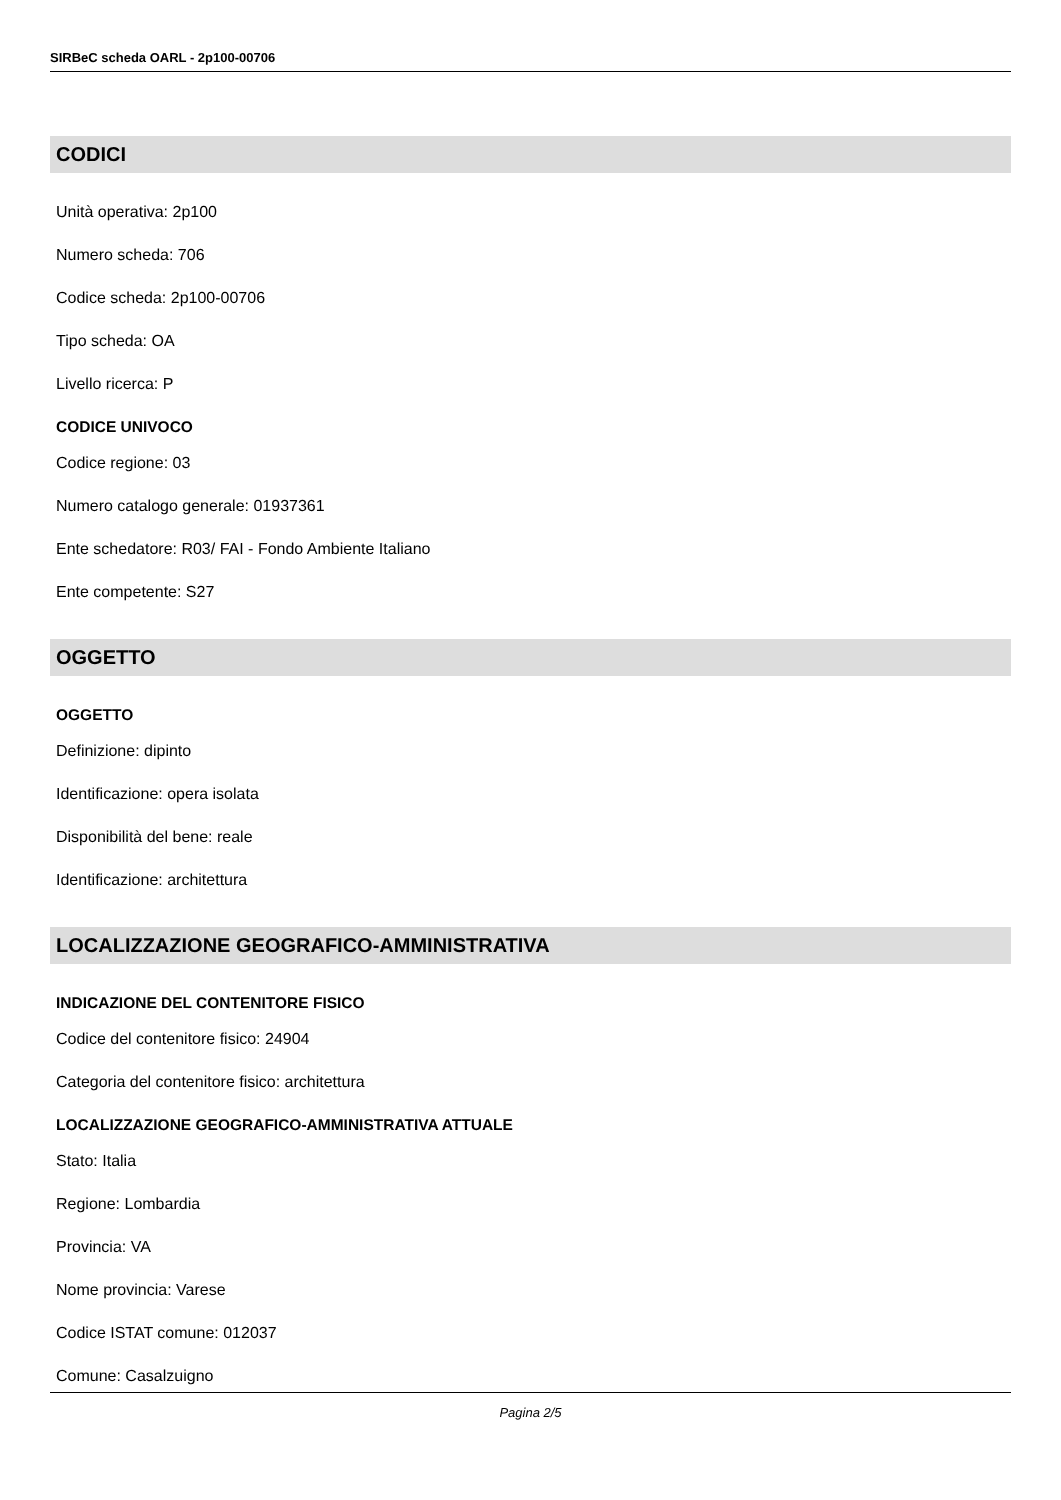SIRBeC scheda OARL - 2p100-00706
CODICI
Unità operativa: 2p100
Numero scheda: 706
Codice scheda: 2p100-00706
Tipo scheda: OA
Livello ricerca: P
CODICE UNIVOCO
Codice regione: 03
Numero catalogo generale: 01937361
Ente schedatore: R03/ FAI - Fondo Ambiente Italiano
Ente competente: S27
OGGETTO
OGGETTO
Definizione: dipinto
Identificazione: opera isolata
Disponibilità del bene: reale
Identificazione: architettura
LOCALIZZAZIONE GEOGRAFICO-AMMINISTRATIVA
INDICAZIONE DEL CONTENITORE FISICO
Codice del contenitore fisico: 24904
Categoria del contenitore fisico: architettura
LOCALIZZAZIONE GEOGRAFICO-AMMINISTRATIVA ATTUALE
Stato: Italia
Regione: Lombardia
Provincia: VA
Nome provincia: Varese
Codice ISTAT comune: 012037
Comune: Casalzuigno
Pagina 2/5